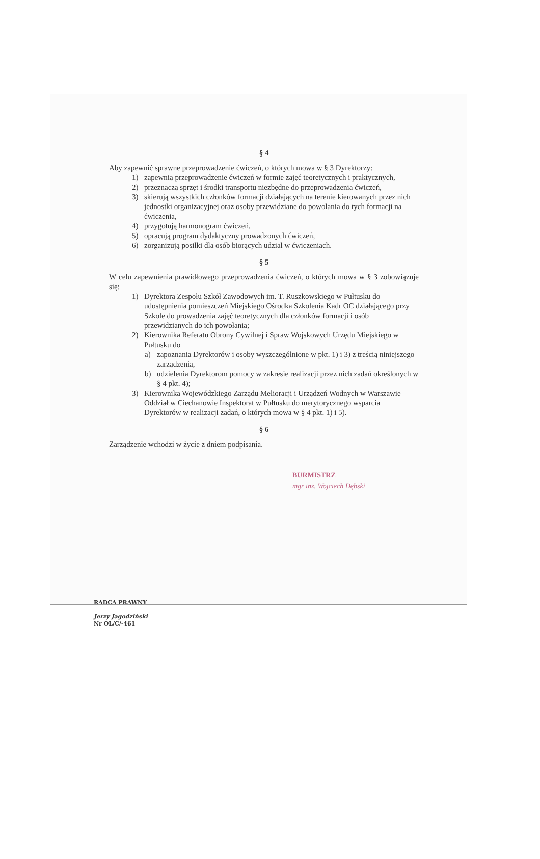§ 4
Aby zapewnić sprawne przeprowadzenie ćwiczeń, o których mowa w § 3 Dyrektorzy:
1) zapewnią przeprowadzenie ćwiczeń w formie zajęć teoretycznych i praktycznych,
2) przeznaczą sprzęt i środki transportu niezbędne do przeprowadzenia ćwiczeń,
3) skierują wszystkich członków formacji działających na terenie kierowanych przez nich jednostki organizacyjnej oraz osoby przewidziane do powołania do tych formacji na ćwiczenia,
4) przygotują harmonogram ćwiczeń,
5) opracują program dydaktyczny prowadzonych ćwiczeń,
6) zorganizują posiłki dla osób biorących udział w ćwiczeniach.
§ 5
W celu zapewnienia prawidłowego przeprowadzenia ćwiczeń, o których mowa w § 3 zobowiązuje się:
1) Dyrektora Zespołu Szkół Zawodowych im. T. Ruszkowskiego w Pułtusku do udostępnienia pomieszczeń Miejskiego Ośrodka Szkolenia Kadr OC działającego przy Szkole do prowadzenia zajęć teoretycznych dla członków formacji i osób przewidzianych do ich powołania;
2) Kierownika Referatu Obrony Cywilnej i Spraw Wojskowych Urzędu Miejskiego w Pułtusku do
a) zapoznania Dyrektorów i osoby wyszczególnione w pkt. 1) i 3) z treścią niniejszego zarządzenia,
b) udzielenia Dyrektorom pomocy w zakresie realizacji przez nich zadań określonych w § 4 pkt. 4);
3) Kierownika Wojewódzkiego Zarządu Melioracji i Urządzeń Wodnych w Warszawie Oddział w Ciechanowie Inspektorat w Pułtusku do merytorycznego wsparcia Dyrektorów w realizacji zadań, o których mowa w § 4 pkt. 1) i 5).
§ 6
Zarządzenie wchodzi w życie z dniem podpisania.
BURMISTRZ
mgr inż. Wojciech Dębski
RADCA PRAWNY
Jerzy Jagodziński
Nr OL/C/-461